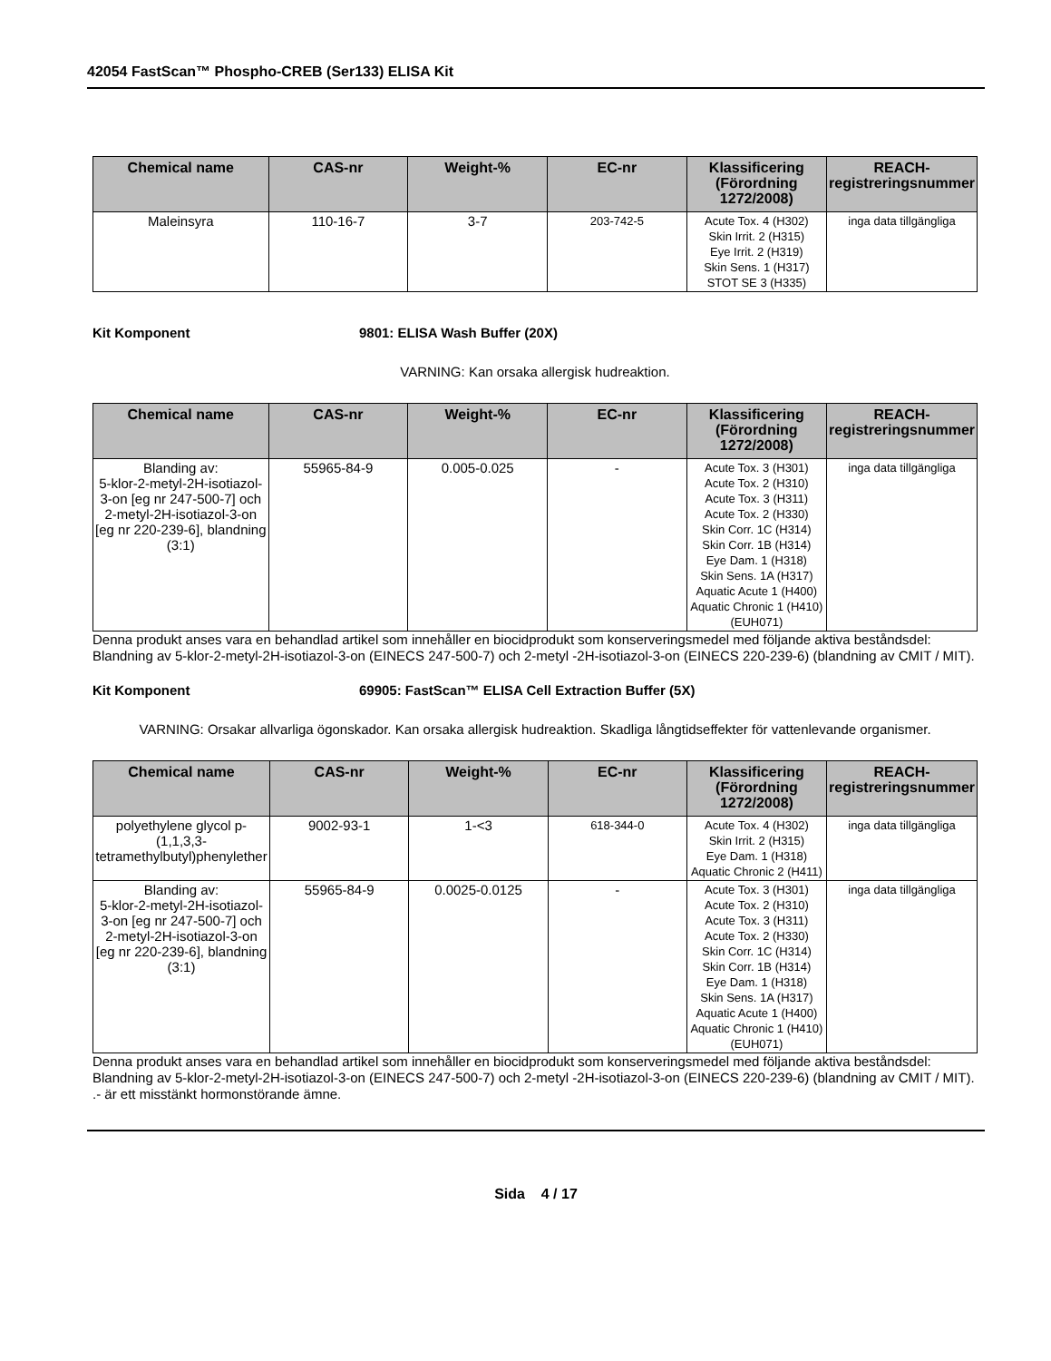42054 FastScan™ Phospho-CREB (Ser133) ELISA Kit
| Chemical name | CAS-nr | Weight-% | EC-nr | Klassificering (Förordning 1272/2008) | REACH-registreringsnummer |
| --- | --- | --- | --- | --- | --- |
| Maleinsyra | 110-16-7 | 3-7 | 203-742-5 | Acute Tox. 4 (H302) Skin Irrit. 2 (H315) Eye Irrit. 2 (H319) Skin Sens. 1 (H317) STOT SE 3 (H335) | inga data tillgängliga |
Kit Komponent 9801: ELISA Wash Buffer (20X)
VARNING: Kan orsaka allergisk hudreaktion.
| Chemical name | CAS-nr | Weight-% | EC-nr | Klassificering (Förordning 1272/2008) | REACH-registreringsnummer |
| --- | --- | --- | --- | --- | --- |
| Blanding av: 5-klor-2-metyl-2H-isotiazol-3-on [eg nr 247-500-7] och 2-metyl-2H-isotiazol-3-on [eg nr 220-239-6], blandning (3:1) | 55965-84-9 | 0.005-0.025 | - | Acute Tox. 3 (H301) Acute Tox. 2 (H310) Acute Tox. 3 (H311) Acute Tox. 2 (H330) Skin Corr. 1C (H314) Skin Corr. 1B (H314) Eye Dam. 1 (H318) Skin Sens. 1A (H317) Aquatic Acute 1 (H400) Aquatic Chronic 1 (H410) (EUH071) | inga data tillgängliga |
Denna produkt anses vara en behandlad artikel som innehåller en biocidprodukt som konserveringsmedel med följande aktiva beståndsdel: Blandning av 5-klor-2-metyl-2H-isotiazol-3-on (EINECS 247-500-7) och 2-metyl -2H-isotiazol-3-on (EINECS 220-239-6) (blandning av CMIT / MIT).
Kit Komponent 69905: FastScan™ ELISA Cell Extraction Buffer (5X)
VARNING: Orsakar allvarliga ögonskador. Kan orsaka allergisk hudreaktion. Skadliga långtidseffekter för vattenlevande organismer.
| Chemical name | CAS-nr | Weight-% | EC-nr | Klassificering (Förordning 1272/2008) | REACH-registreringsnummer |
| --- | --- | --- | --- | --- | --- |
| polyethylene glycol p-(1,1,3,3-tetramethylbutyl)phenylether | 9002-93-1 | 1-<3 | 618-344-0 | Acute Tox. 4 (H302) Skin Irrit. 2 (H315) Eye Dam. 1 (H318) Aquatic Chronic 2 (H411) | inga data tillgängliga |
| Blanding av: 5-klor-2-metyl-2H-isotiazol-3-on [eg nr 247-500-7] och 2-metyl-2H-isotiazol-3-on [eg nr 220-239-6], blandning (3:1) | 55965-84-9 | 0.0025-0.0125 | - | Acute Tox. 3 (H301) Acute Tox. 2 (H310) Acute Tox. 3 (H311) Acute Tox. 2 (H330) Skin Corr. 1C (H314) Skin Corr. 1B (H314) Eye Dam. 1 (H318) Skin Sens. 1A (H317) Aquatic Acute 1 (H400) Aquatic Chronic 1 (H410) (EUH071) | inga data tillgängliga |
Denna produkt anses vara en behandlad artikel som innehåller en biocidprodukt som konserveringsmedel med följande aktiva beståndsdel: Blandning av 5-klor-2-metyl-2H-isotiazol-3-on (EINECS 247-500-7) och 2-metyl -2H-isotiazol-3-on (EINECS 220-239-6) (blandning av CMIT / MIT). .- är ett misstänkt hormonstörande ämne.
Sida 4 / 17